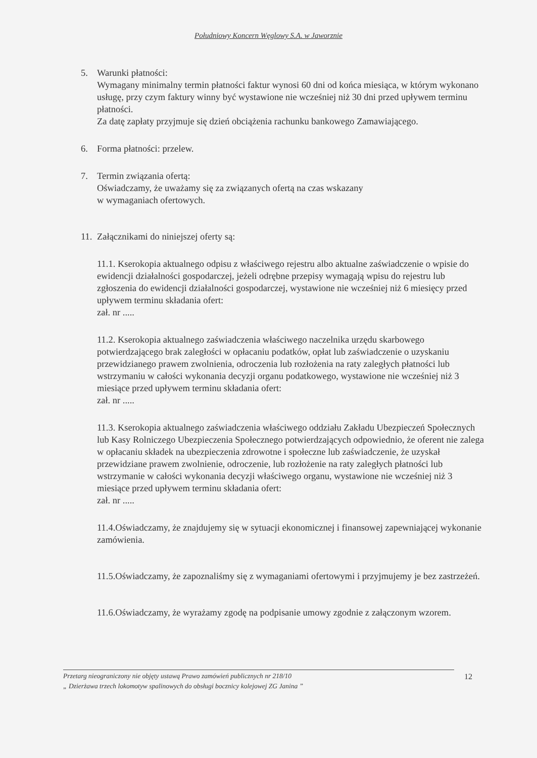Południowy Koncern Węglowy S.A. w Jaworznie
5. Warunki płatności:
Wymagany minimalny termin płatności faktur wynosi 60 dni od końca miesiąca, w którym wykonano usługę, przy czym faktury winny być wystawione nie wcześniej niż 30 dni przed upływem terminu płatności.
Za datę zapłaty przyjmuje się dzień obciążenia rachunku bankowego Zamawiającego.
6. Forma płatności: przelew.
7. Termin związania ofertą:
Oświadczamy, że uważamy się za związanych ofertą na czas wskazany
w wymaganiach ofertowych.
11.
Załącznikami do niniejszej oferty są:
11.1. Kserokopia aktualnego odpisu z właściwego rejestru albo aktualne zaświadczenie o wpisie do ewidencji działalności gospodarczej, jeżeli odrębne przepisy wymagają wpisu do rejestru lub zgłoszenia do ewidencji działalności gospodarczej, wystawione nie wcześniej niż 6 miesięcy przed upływem terminu składania ofert:
zał. nr .....
11.2. Kserokopia aktualnego zaświadczenia właściwego naczelnika urzędu skarbowego potwierdzającego brak zaległości w opłacaniu podatków, opłat lub zaświadczenie o uzyskaniu przewidzianego prawem zwolnienia, odroczenia lub rozłożenia na raty zaległych płatności lub wstrzymaniu w całości wykonania decyzji organu podatkowego, wystawione nie wcześniej niż 3 miesiące przed upływem terminu składania ofert:
zał. nr .....
11.3. Kserokopia aktualnego zaświadczenia właściwego oddziału Zakładu Ubezpieczeń Społecznych lub Kasy Rolniczego Ubezpieczenia Społecznego potwierdzających odpowiednio, że oferent nie zalega w opłacaniu składek na ubezpieczenia zdrowotne i społeczne lub zaświadczenie, że uzyskał przewidziane prawem zwolnienie, odroczenie, lub rozłożenie na raty zaległych płatności lub wstrzymanie w całości wykonania decyzji właściwego organu, wystawione nie wcześniej niż 3 miesiące przed upływem terminu składania ofert:
zał. nr .....
11.4.Oświadczamy, że znajdujemy się w sytuacji ekonomicznej i finansowej zapewniającej wykonanie zamówienia.
11.5.Oświadczamy, że zapoznaliśmy się z wymaganiami ofertowymi i przyjmujemy je bez zastrzeżeń.
11.6.Oświadczamy, że wyrażamy zgodę na podpisanie umowy zgodnie z załączonym wzorem.
Przetarg nieograniczony nie objęty ustawą Prawo zamówień publicznych nr 218/10
„ Dzierżawa trzech lokomotyw spalinowych do obsługi bocznicy kolejowej ZG Janina ”
12